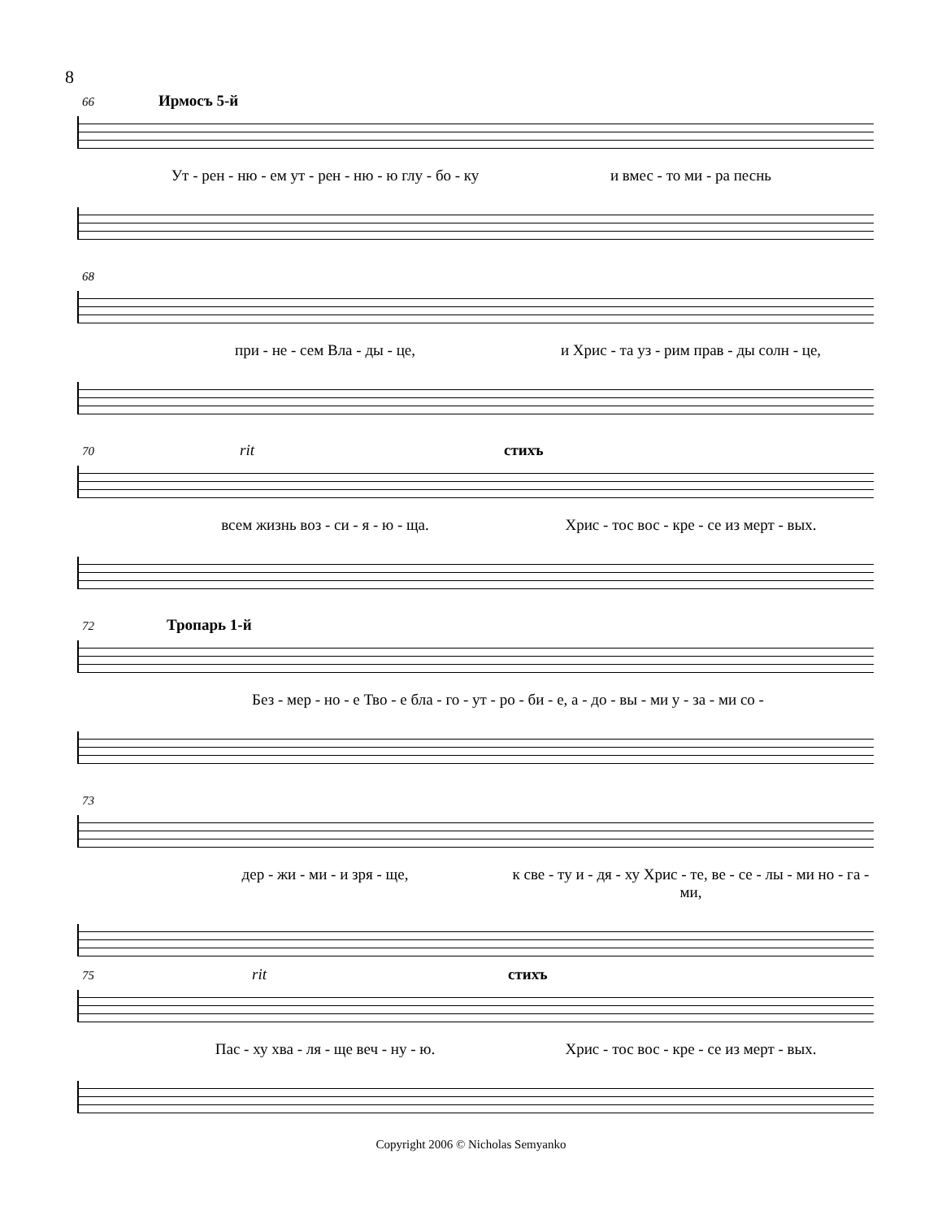8
66 Ирмосъ 5-й
Ут - рен - ню - ем ут - рен - ню - ю глу - бо - ку и вмес - то ми - ра песнь
68
при - не - сем Вла - ды - це, и Хрис - та уз - рим прав - ды солн - це,
70 rit стихъ
всем жизнь воз - си - я - ю - ща. Хрис - тос вос - кре - се из мерт - вых.
72 Тропарь 1-й
Без - мер - но - е Тво - е бла - го - ут - ро - би - е, а - до - вы - ми у - за - ми со -
73
дер - жи - ми - и зря - ще, к све - ту и - дя - ху Хрис - те, ве - се - лы - ми но - га - ми,
75 rit стихъ
Пас - ху хва - ля - ще веч - ну - ю. Хрис - тос вос - кре - се из мерт - вых.
Copyright 2006 © Nicholas Semyanko